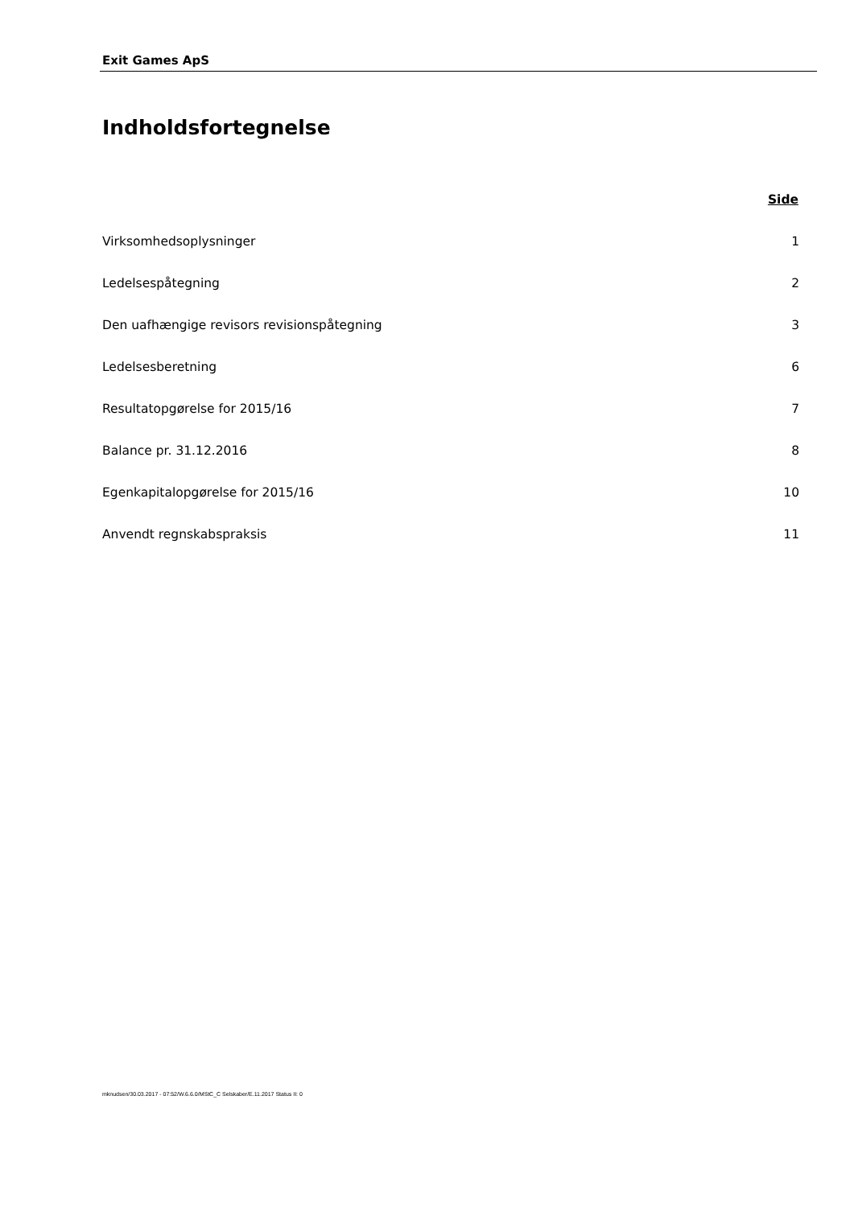Exit Games ApS
Indholdsfortegnelse
| | Side |
| Virksomhedsoplysninger | 1 |
| Ledelsespåtegning | 2 |
| Den uafhængige revisors revisionspåtegning | 3 |
| Ledelsesberetning | 6 |
| Resultatopgørelse for 2015/16 | 7 |
| Balance pr. 31.12.2016 | 8 |
| Egenkapitalopgørelse for 2015/16 | 10 |
| Anvendt regnskabspraksis | 11 |
mknudsen/30.03.2017 - 07:52/W.6.6.0/MStC_C Selskaber/E.11.2017 Status II: 0